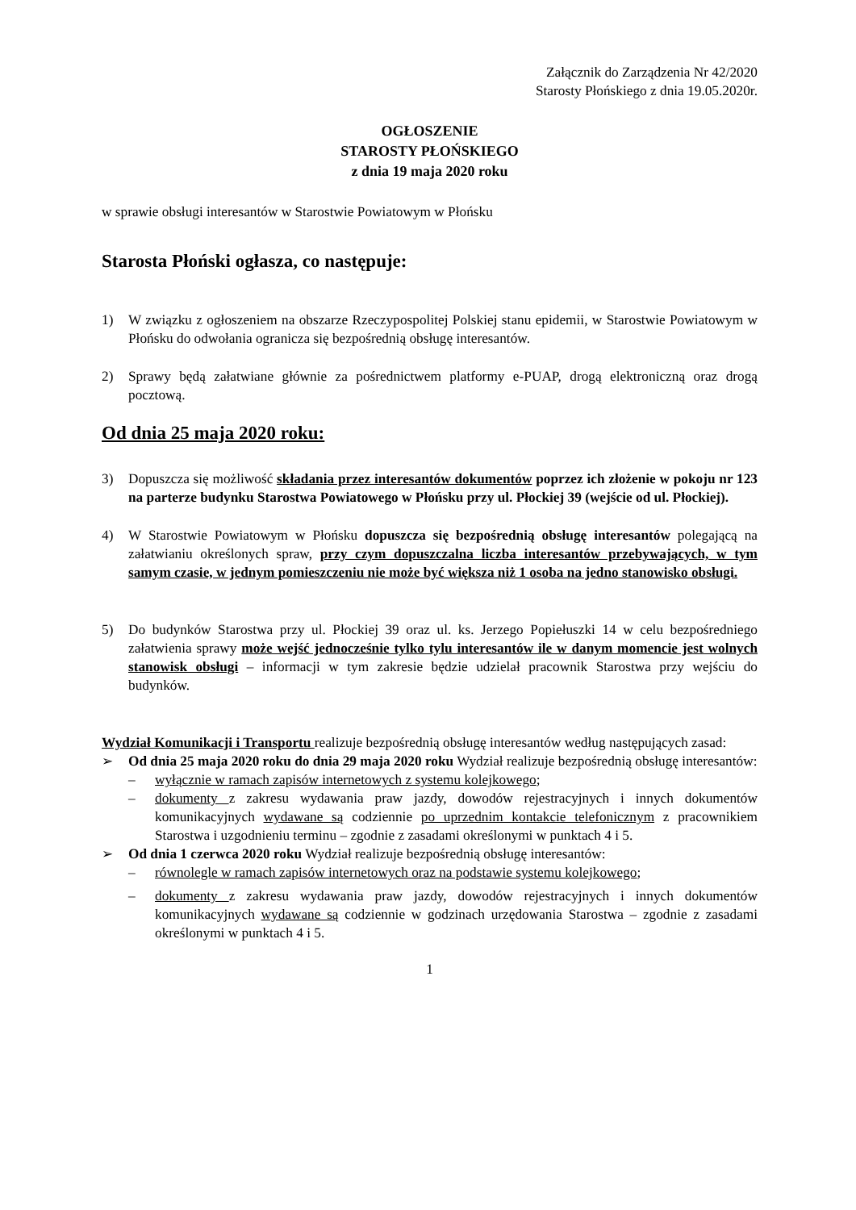Załącznik do Zarządzenia Nr 42/2020
Starosty Płońskiego z dnia 19.05.2020r.
OGŁOSZENIE
STAROSTY PŁOŃSKIEGO
z dnia 19 maja 2020 roku
w sprawie obsługi interesantów w Starostwie Powiatowym w Płońsku
Starosta Płoński ogłasza, co następuje:
1) W związku z ogłoszeniem na obszarze Rzeczypospolitej Polskiej stanu epidemii, w Starostwie Powiatowym w Płońsku do odwołania ogranicza się bezpośrednią obsługę interesantów.
2) Sprawy będą załatwiane głównie za pośrednictwem platformy e-PUAP, drogą elektroniczną oraz drogą pocztową.
Od dnia 25 maja 2020 roku:
3) Dopuszcza się możliwość składania przez interesantów dokumentów poprzez ich złożenie w pokoju nr 123 na parterze budynku Starostwa Powiatowego w Płońsku przy ul. Płockiej 39 (wejście od ul. Płockiej).
4) W Starostwie Powiatowym w Płońsku dopuszcza się bezpośrednią obsługę interesantów polegającą na załatwianiu określonych spraw, przy czym dopuszczalna liczba interesantów przebywających, w tym samym czasie, w jednym pomieszczeniu nie może być większa niż 1 osoba na jedno stanowisko obsługi.
5) Do budynków Starostwa przy ul. Płockiej 39 oraz ul. ks. Jerzego Popiełuszki 14 w celu bezpośredniego załatwienia sprawy może wejść jednocześnie tylko tylu interesantów ile w danym momencie jest wolnych stanowisk obsługi – informacji w tym zakresie będzie udzielał pracownik Starostwa przy wejściu do budynków.
Wydział Komunikacji i Transportu realizuje bezpośrednią obsługę interesantów według następujących zasad:
➢ Od dnia 25 maja 2020 roku do dnia 29 maja 2020 roku Wydział realizuje bezpośrednią obsługę interesantów:
– wyłącznie w ramach zapisów internetowych z systemu kolejkowego;
– dokumenty z zakresu wydawania praw jazdy, dowodów rejestracyjnych i innych dokumentów komunikacyjnych wydawane są codziennie po uprzednim kontakcie telefonicznym z pracownikiem Starostwa i uzgodnieniu terminu – zgodnie z zasadami określonymi w punktach 4 i 5.
➢ Od dnia 1 czerwca 2020 roku Wydział realizuje bezpośrednią obsługę interesantów:
– równolegle w ramach zapisów internetowych oraz na podstawie systemu kolejkowego;
– dokumenty z zakresu wydawania praw jazdy, dowodów rejestracyjnych i innych dokumentów komunikacyjnych wydawane są codziennie w godzinach urzędowania Starostwa – zgodnie z zasadami określonymi w punktach 4 i 5.
1